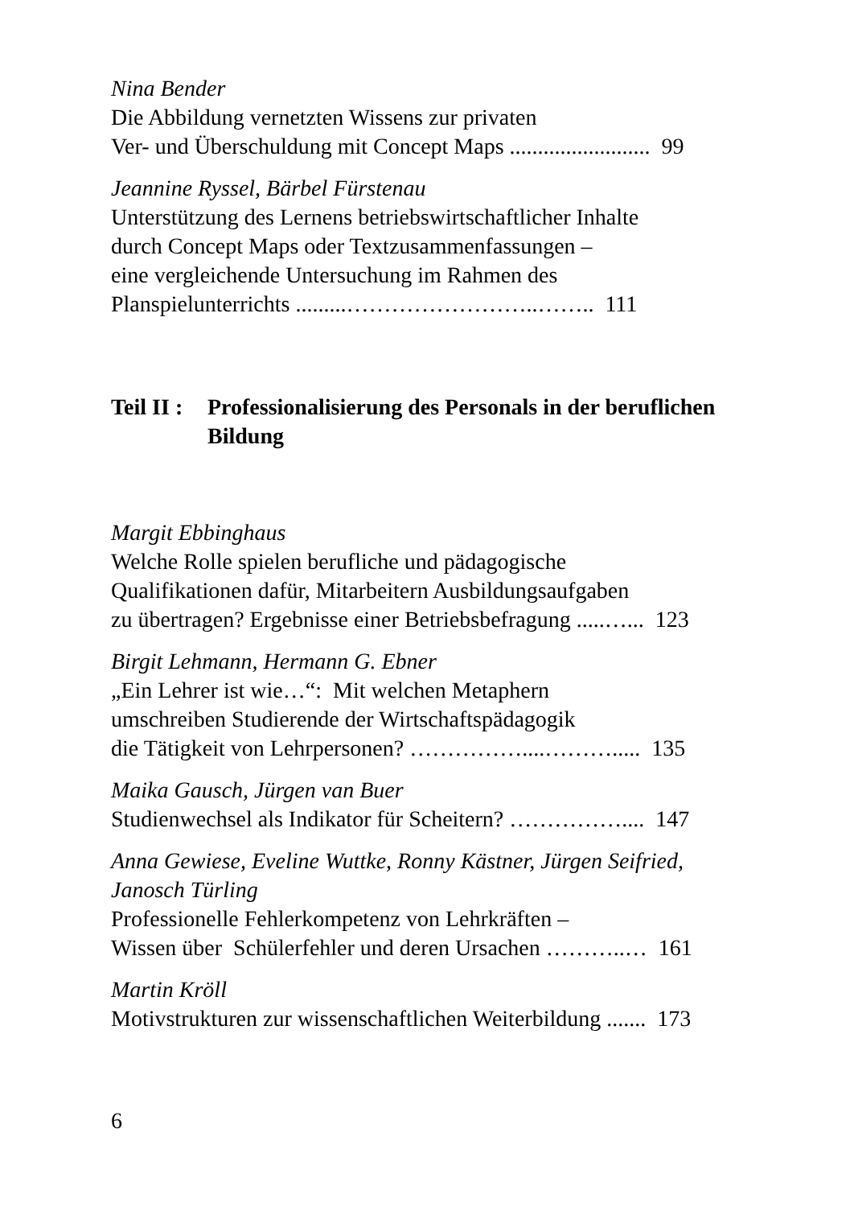Nina Bender
Die Abbildung vernetzten Wissens zur privaten
Ver- und Überschuldung mit Concept Maps ......................... 99
Jeannine Ryssel, Bärbel Fürstenau
Unterstützung des Lernens betriebswirtschaftlicher Inhalte
durch Concept Maps oder Textzusammenfassungen –
eine vergleichende Untersuchung im Rahmen des
Planspielunterrichts .........……………………..…….. 111
Teil II : Professionalisierung des Personals in der beruflichen Bildung
Margit Ebbinghaus
Welche Rolle spielen berufliche und pädagogische
Qualifikationen dafür, Mitarbeitern Ausbildungsaufgaben
zu übertragen? Ergebnisse einer Betriebsbefragung .....…... 123
Birgit Lehmann, Hermann G. Ebner
„Ein Lehrer ist wie…“: Mit welchen Metaphern
umschreiben Studierende der Wirtschaftspädagogik
die Tätigkeit von Lehrpersonen? ……………....………..... 135
Maika Gausch, Jürgen van Buer
Studienwechsel als Indikator für Scheitern? …………….... 147
Anna Gewiese, Eveline Wuttke, Ronny Kästner, Jürgen Seifried, Janosch Türling
Professionelle Fehlerkompetenz von Lehrkräften –
Wissen über Schülerfehler und deren Ursachen ………..… 161
Martin Kröll
Motivstrukturen zur wissenschaftlichen Weiterbildung ....... 173
6